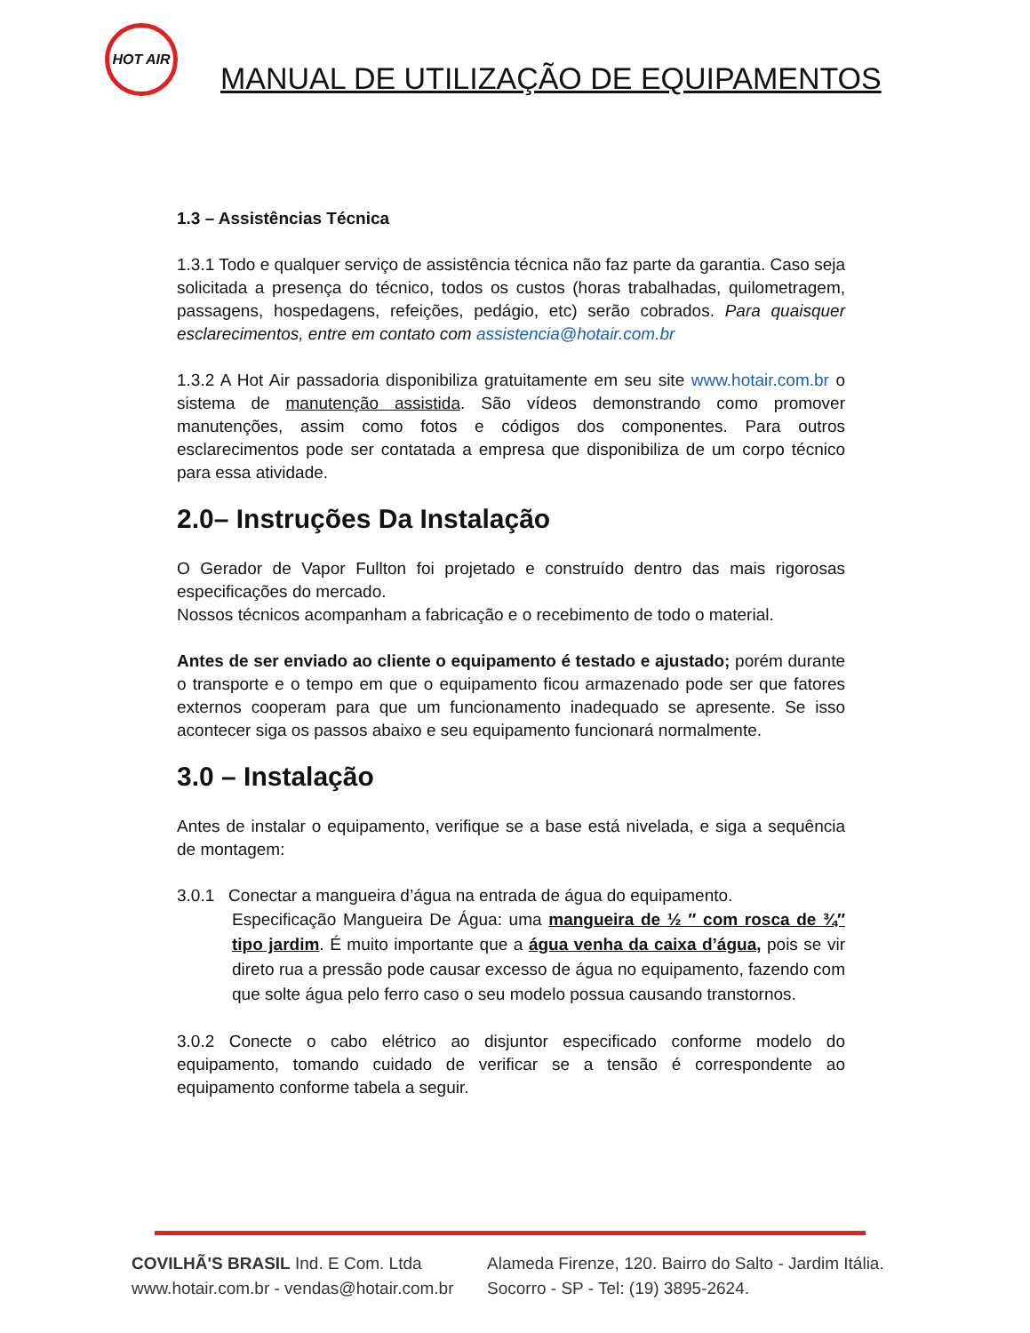HOT AIR
MANUAL DE UTILIZAÇÃO DE EQUIPAMENTOS
1.3 – Assistências Técnica
1.3.1 Todo e qualquer serviço de assistência técnica não faz parte da garantia. Caso seja solicitada a presença do técnico, todos os custos (horas trabalhadas, quilometragem, passagens, hospedagens, refeições, pedágio, etc) serão cobrados. Para quaisquer esclarecimentos, entre em contato com assistencia@hotair.com.br
1.3.2 A Hot Air passadoria disponibiliza gratuitamente em seu site www.hotair.com.br o sistema de manutenção assistida. São vídeos demonstrando como promover manutenções, assim como fotos e códigos dos componentes. Para outros esclarecimentos pode ser contatada a empresa que disponibiliza de um corpo técnico para essa atividade.
2.0– Instruções Da Instalação
O Gerador de Vapor Fullton foi projetado e construído dentro das mais rigorosas especificações do mercado.
Nossos técnicos acompanham a fabricação e o recebimento de todo o material.
Antes de ser enviado ao cliente o equipamento é testado e ajustado; porém durante o transporte e o tempo em que o equipamento ficou armazenado pode ser que fatores externos cooperam para que um funcionamento inadequado se apresente. Se isso acontecer siga os passos abaixo e seu equipamento funcionará normalmente.
3.0 – Instalação
Antes de instalar o equipamento, verifique se a base está nivelada, e siga a sequência de montagem:
3.0.1 Conectar a mangueira d’água na entrada de água do equipamento.
Especificação Mangueira De Água: uma mangueira de ½ ″ com rosca de ¾″ tipo jardim. É muito importante que a água venha da caixa d’água, pois se vir direto rua a pressão pode causar excesso de água no equipamento, fazendo com que solte água pelo ferro caso o seu modelo possua causando transtornos.
3.0.2 Conecte o cabo elétrico ao disjuntor especificado conforme modelo do equipamento, tomando cuidado de verificar se a tensão é correspondente ao equipamento conforme tabela a seguir.
COVILHÃ'S BRASIL Ind. E Com. Ltda
www.hotair.com.br - vendas@hotair.com.br
Alameda Firenze, 120. Bairro do Salto - Jardim Itália.
Socorro - SP - Tel: (19) 3895-2624.